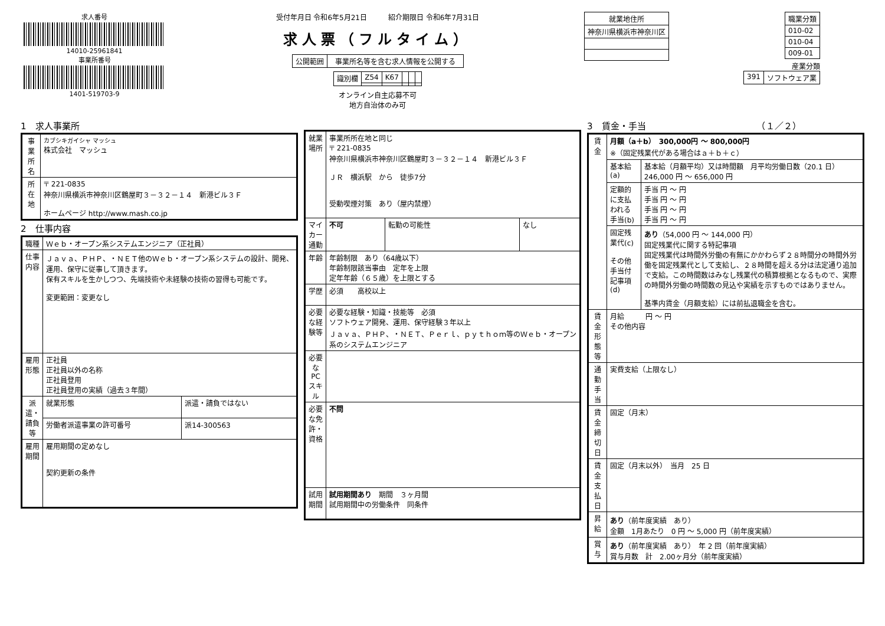求人番号
14010-25961841
事業所番号
1401-519703-9
受付年月日 令和6年5月21日　　　紹介期限日 令和6年7月31日
求人票（フルタイム）
| 公開範囲 | 事業所名等を含む求人情報を公開する |
| 識別欄 | Z54 | K67 | | | |
オンライン自主応募不可
地方自治体のみ可
| 就業地住所 |
| --- |
| 神奈川県横浜市神奈川区 |
| 職業分類 |
| --- |
| 010-02 |
| 010-04 |
| 009-01 |
産業分類
| 391 | ソフトウェア業 |
1　求人事業所
| 事業所名 | カブシキガイシャ マッシュ 株式会社 マッシュ |
| 所在地 | 〒 221-0835 神奈川県横浜市神奈川区鶴屋町３－３２－１４ 新港ビル３Ｆ ホームページ http://www.mash.co.jp |
2　仕事内容
| 職種 | Ｗｅｂ・オープン系システムエンジニア（正社員） | |
| 仕事内容 | Ｊａｖａ、ＰＨＰ、・ＮＥＴ他のＷｅｂ・オープン系システムの設計、開発、運用、保守に従事して頂きます。 保有スキルを生かしつつ、先端技術や未経験の技術の習得も可能です。 変更範囲：変更なし | |
| 雇用形態 | 正社員 正社員以外の名称 正社員登用 正社員登用の実績（過去３年間） | |
| 派遣・請負等 | 就業形態 | 派遣・請負ではない |
| | 労働者派遣事業の許可番号 | 派14-300563 |
| 雇用期間 | 雇用期間の定めなし 契約更新の条件 | |
| 就業場所 | 事業所所在地と同じ 〒 221-0835 神奈川県横浜市神奈川区鶴屋町３－３２－１４ 新港ビル３Ｆ ＪＲ 横浜駅 から 徒歩7分 受動喫煙対策 あり（屋内禁煙） | | |
| マイカー通勤 | 不可 | 転勤の可能性 | なし |
| 年齢 | 年齢制限 あり（64歳以下） 年齢制限該当事由 定年を上限 定年年齢（６５歳）を上限とする | | |
| 学歴 | 必須 高校以上 | | |
| 必要な経験等 | 必要な経験・知識・技能等 必須 ソフトウェア開発、運用、保守経験３年以上 Ｊａｖａ、ＰＨＰ、・ＮＥＴ、Ｐｅｒｌ、ｐｙｔｈｏｍ等のＷｅｂ・オープン系のシステムエンジニア | | |
| 必要なPCスキル | | | |
| 必要な免許・資格 | 不問 | | |
| 試用期間 | 試用期間あり 期間 ３ヶ月間 試用期間中の労働条件 同条件 | | |
3　賃金・手当　　　　　　　　　　　　　（１／２）
| 賃金 | 月額（a＋b） 300,000円 ～ 800,000円 ※（固定残業代がある場合はａ＋ｂ＋ｃ） | |
| | 基本給(a) | 基本給（月額平均）又は時間額 月平均労働日数（20.1 日） 246,000 円 ～ 656,000 円 |
| | 定額的に支払われる手当(b) | 手当 円 ～ 円 手当 円 ～ 円 手当 円 ～ 円 手当 円 ～ 円 |
| | 固定残業代(c) その他手当付記事項(d) | あり （54,000 円 ～ 144,000 円） 固定残業代に関する特記事項 固定残業代は時間外労働の有無にかかわらず２８時間分の時間外労働を固定残業代として支給し、２８時間を超える分は法定通り追加で支給。この時間数はみなし残業代の積算根拠となるもので、実際の時間外労働の時間数の見込や実績を示すものではありません。 基準内賃金（月額支給）には前払退職金を含む。 |
| 賃金形態等 | 月給 円 ～ 円 その他内容 | |
| 通勤手当 | 実費支給（上限なし） | |
| 賃金締切日 | 固定（月末） | |
| 賃金支払日 | 固定（月末以外） 当月 25 日 | |
| 昇給 | あり （前年度実績 あり） 金額 1月あたり 0 円 ～ 5,000 円（前年度実績） | |
| 賞与 | あり （前年度実績 あり） 年 2 回（前年度実績） 賞与月数 計 2.00ヶ月分（前年度実績） | |